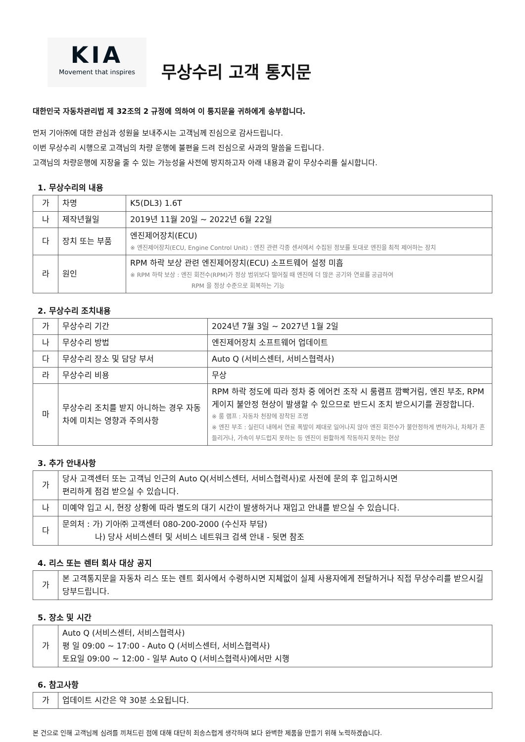KIA
Movement that inspires
무상수리 고객 통지문
대한민국 자동차관리법 제 32조의 2 규정에 의하여 이 통지문을 귀하에게 송부합니다.
먼저 기아㈜에 대한 관심과 성원을 보내주시는 고객님께 진심으로 감사드립니다.
이번 무상수리 시행으로 고객님의 차량 운행에 불편을 드려 진심으로 사과의 말씀을 드립니다.
고객님의 차량운행에 지장을 줄 수 있는 가능성을 사전에 방지하고자 아래 내용과 같이 무상수리를 실시합니다.
1. 무상수리의 내용
| 가 | 차명 | K5(DL3) 1.6T |
| 나 | 제작년월일 | 2019년 11월 20일 ~ 2022년 6월 22일 |
| 다 | 장치 또는 부품 | 엔진제어장치(ECU) ※ 엔진제어장치(ECU, Engine Control Unit) : 엔진 관련 각종 센서에서 수집된 정보를 토대로 엔진을 최적 제어하는 장치 |
| 라 | 원인 | RPM 하락 보상 관련 엔진제어장치(ECU) 소프트웨어 설정 미흡 ※ RPM 하락 보상 : 엔진 회전수(RPM)가 정상 범위보다 떨어질 때 엔진에 더 많은 공기와 연료를 공급하여 RPM 을 정상 수준으로 회복하는 기능 |
2. 무상수리 조치내용
| 가 | 무상수리 기간 | 2024년 7월 3일 ~ 2027년 1월 2일 |
| 나 | 무상수리 방법 | 엔진제어장치 소프트웨어 업데이트 |
| 다 | 무상수리 장소 및 담당 부서 | Auto Q (서비스센터, 서비스협력사) |
| 라 | 무상수리 비용 | 무상 |
| 마 | 무상수리 조치를 받지 아니하는 경우 자동차에 미치는 영향과 주의사항 | RPM 하락 정도에 따라 정차 중 에어컨 조작 시 룸램프 깜빡거림, 엔진 부조, RPM 게이지 불안정 현상이 발생할 수 있으므로 반드시 조치 받으시기를 권장합니다. ※ 룸 램프 : 자동차 천장에 장착된 조명 ※ 엔진 부조 : 실린더 내에서 연료 폭발이 제대로 일어나지 않아 엔진 회전수가 불안정하게 변하거나, 차체가 흔들리거나, 가속이 부드럽지 못하는 등 엔진이 원활하게 작동하지 못하는 현상 |
3. 추가 안내사항
| 가 | 당사 고객센터 또는 고객님 인근의 Auto Q(서비스센터, 서비스협력사)로 사전에 문의 후 입고하시면 편리하게 점검 받으실 수 있습니다. |
| 나 | 미예약 입고 시, 현장 상황에 따라 별도의 대기 시간이 발생하거나 재입고 안내를 받으실 수 있습니다. |
| 다 | 문의처 : 가) 기아㈜ 고객센터 080-200-2000 (수신자 부담) 나) 당사 서비스센터 및 서비스 네트워크 검색 안내 - 뒷면 참조 |
4. 리스 또는 렌터 회사 대상 공지
| 가 | 본 고객통지문을 자동차 리스 또는 렌트 회사에서 수령하시면 지체없이 실제 사용자에게 전달하거나 직접 무상수리를 받으시길 당부드립니다. |
5. 장소 및 시간
| 가 | Auto Q (서비스센터, 서비스협력사) 평 일 09:00 ~ 17:00 - Auto Q (서비스센터, 서비스협력사) 토요일 09:00 ~ 12:00 - 일부 Auto Q (서비스협력사)에서만 시행 |
6. 참고사항
| 가 | 업데이트 시간은 약 30분 소요됩니다. |
본 건으로 인해 고객님께 심려를 끼쳐드린 점에 대해 대단히 죄송스럽게 생각하며 보다 완벽한 제품을 만들기 위해 노력하겠습니다.